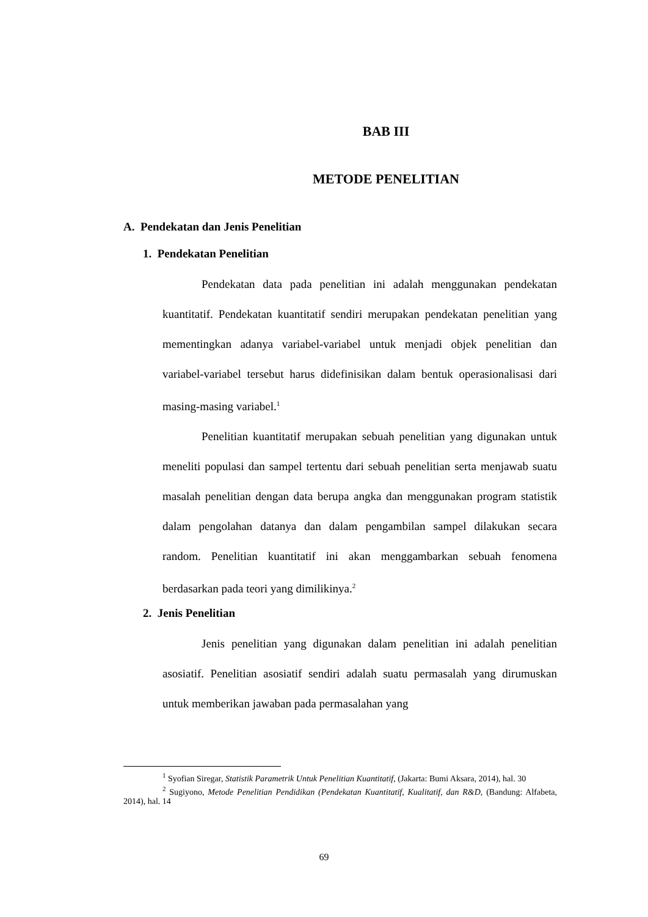BAB III
METODE PENELITIAN
A. Pendekatan dan Jenis Penelitian
1. Pendekatan Penelitian
Pendekatan data pada penelitian ini adalah menggunakan pendekatan kuantitatif. Pendekatan kuantitatif sendiri merupakan pendekatan penelitian yang mementingkan adanya variabel-variabel untuk menjadi objek penelitian dan variabel-variabel tersebut harus didefinisikan dalam bentuk operasionalisasi dari masing-masing variabel.<sup>1</sup>
Penelitian kuantitatif merupakan sebuah penelitian yang digunakan untuk meneliti populasi dan sampel tertentu dari sebuah penelitian serta menjawab suatu masalah penelitian dengan data berupa angka dan menggunakan program statistik dalam pengolahan datanya dan dalam pengambilan sampel dilakukan secara random. Penelitian kuantitatif ini akan menggambarkan sebuah fenomena berdasarkan pada teori yang dimilikinya.<sup>2</sup>
2. Jenis Penelitian
Jenis penelitian yang digunakan dalam penelitian ini adalah penelitian asosiatif. Penelitian asosiatif sendiri adalah suatu permasalah yang dirumuskan untuk memberikan jawaban pada permasalahan yang
<sup>1</sup> Syofian Siregar, Statistik Parametrik Untuk Penelitian Kuantitatif, (Jakarta: Bumi Aksara, 2014), hal. 30
<sup>2</sup> Sugiyono, Metode Penelitian Pendidikan (Pendekatan Kuantitatif, Kualitatif, dan R&D, (Bandung: Alfabeta, 2014), hal. 14
69